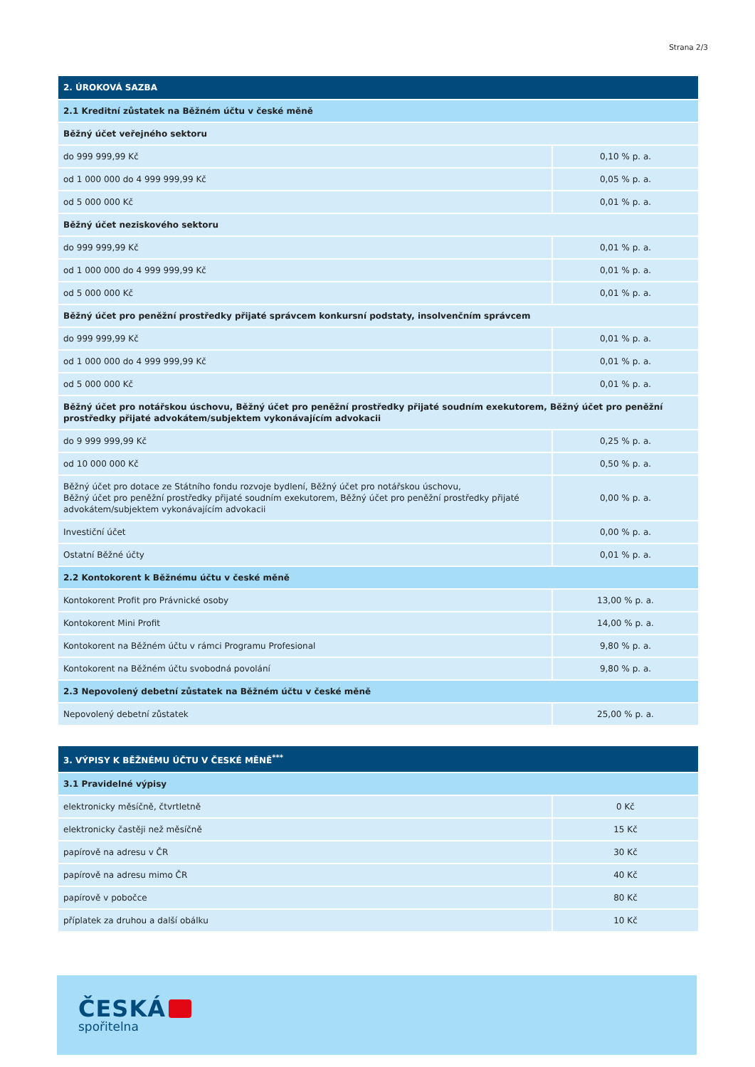Strana 2/3
| 2. ÚROKOVÁ SAZBA | |
| --- | --- |
| 2.1 Kreditní zůstatek na Běžném účtu v české měně | |
| Běžný účet veřejného sektoru | |
| do 999 999,99 Kč | 0,10 % p. a. |
| od 1 000 000 do 4 999 999,99 Kč | 0,05 % p. a. |
| od 5 000 000 Kč | 0,01 % p. a. |
| Běžný účet neziskového sektoru | |
| do 999 999,99 Kč | 0,01 % p. a. |
| od 1 000 000 do 4 999 999,99 Kč | 0,01 % p. a. |
| od 5 000 000 Kč | 0,01 % p. a. |
| Běžný účet pro peněžní prostředky přijaté správcem konkursní podstaty, insolvenčním správcem | |
| do 999 999,99 Kč | 0,01 % p. a. |
| od 1 000 000 do 4 999 999,99 Kč | 0,01 % p. a. |
| od 5 000 000 Kč | 0,01 % p. a. |
| Běžný účet pro notářskou úschovu, Běžný účet pro peněžní prostředky přijaté soudním exekutorem, Běžný účet pro peněžní prostředky přijaté advokátem/subjektem vykonávajícím advokacii | |
| do 9 999 999,99 Kč | 0,25 % p. a. |
| od 10 000 000 Kč | 0,50 % p. a. |
| Běžný účet pro dotace ze Státního fondu rozvoje bydlení, Běžný účet pro notářskou úschovu, Běžný účet pro peněžní prostředky přijaté soudním exekutorem, Běžný účet pro peněžní prostředky přijaté advokátem/subjektem vykonávajícím advokacii | 0,00 % p. a. |
| Investiční účet | 0,00 % p. a. |
| Ostatní Běžné účty | 0,01 % p. a. |
| 2.2 Kontokorent k Běžnému účtu v české měně | |
| Kontokorent Profit pro Právnické osoby | 13,00 % p. a. |
| Kontokorent Mini Profit | 14,00 % p. a. |
| Kontokorent na Běžném účtu v rámci Programu Profesional | 9,80 % p. a. |
| Kontokorent na Běžném účtu svobodná povolání | 9,80 % p. a. |
| 2.3 Nepovolený debetní zůstatek na Běžném účtu v české měně | |
| Nepovolený debetní zůstatek | 25,00 % p. a. |
| 3. VÝPISY K BĚŽNÉMU ÚČTU V ČESKÉ MĚNĚ<sup>***</sup> | |
| --- | --- |
| 3.1 Pravidelné výpisy | |
| elektronicky měsíčně, čtvrtletně | 0 Kč |
| elektronicky častěji než měsíčně | 15 Kč |
| papírově na adresu v ČR | 30 Kč |
| papírově na adresu mimo ČR | 40 Kč |
| papírově v pobočce | 80 Kč |
| příplatek za druhou a další obálku | 10 Kč |
ČESKÁ
spořitelna